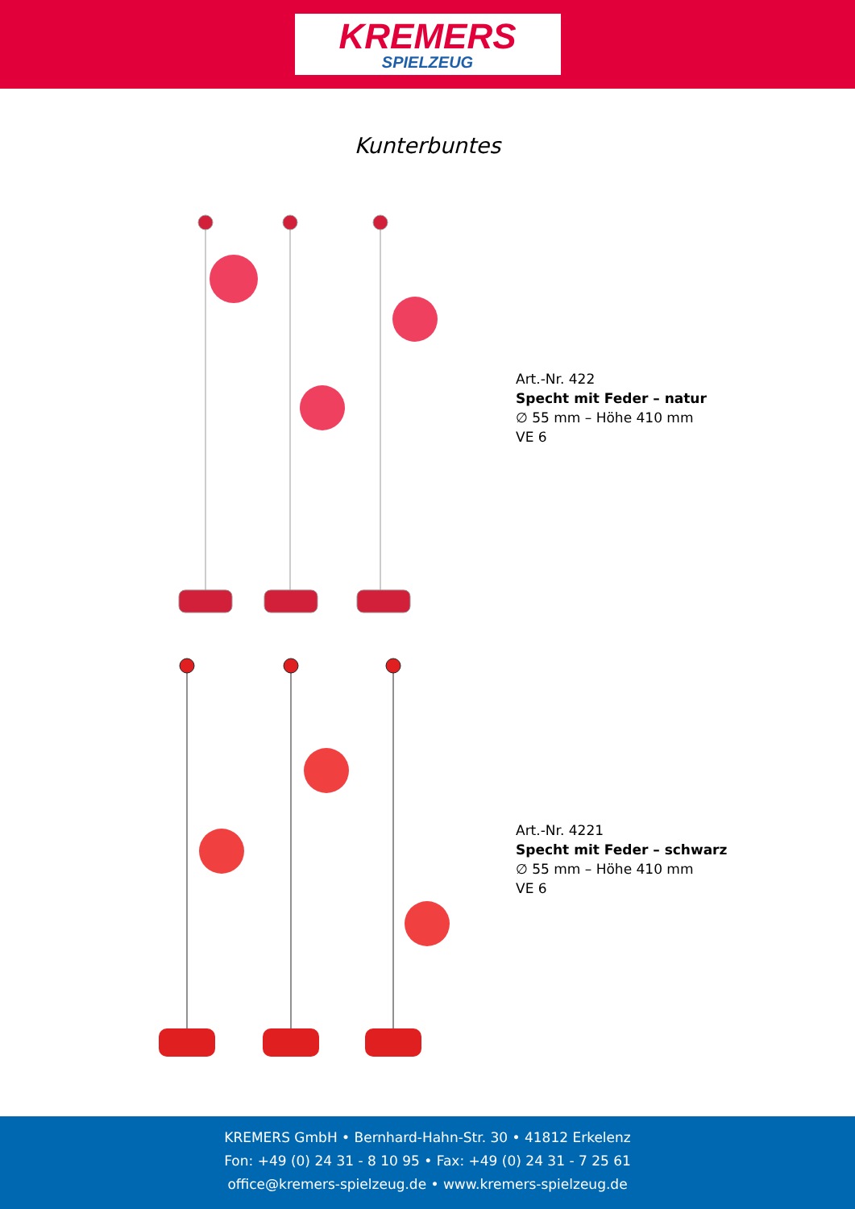KREMERS
SPIELZEUG
Kunterbuntes
Art.-Nr. 422
Specht mit Feder – natur
∅ 55 mm – Höhe 410 mm
VE 6
Art.-Nr. 4221
Specht mit Feder – schwarz
∅ 55 mm – Höhe 410 mm
VE 6
KREMERS GmbH • Bernhard-Hahn-Str. 30 • 41812 Erkelenz
Fon: +49 (0) 24 31 - 8 10 95 • Fax: +49 (0) 24 31 - 7 25 61
office@kremers-spielzeug.de • www.kremers-spielzeug.de